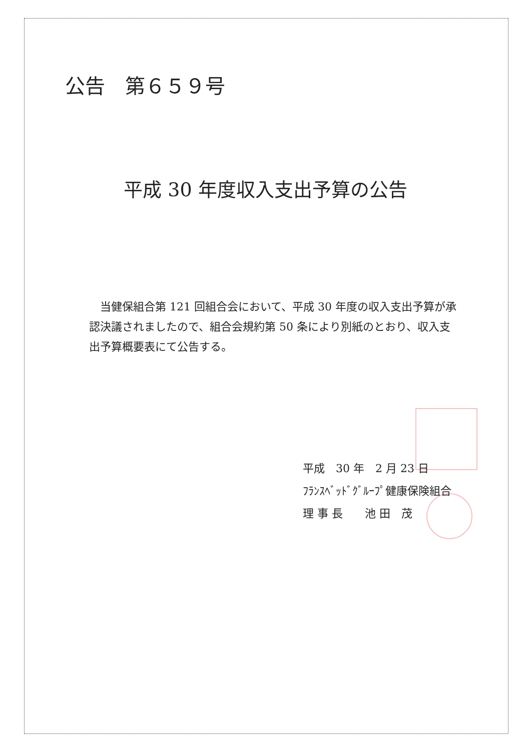公告　第６５９号
平成 30 年度収入支出予算の公告
　当健保組合第 121 回組合会において、平成 30 年度の収入支出予算が承認決議されましたので、組合会規約第 50 条により別紙のとおり、収入支出予算概要表にて公告する。
平成　30 年　2 月 23 日
ﾌﾗﾝｽﾍﾞｯﾄﾞｸﾞﾙｰﾌﾟ健康保険組合
理 事 長　　池 田　茂